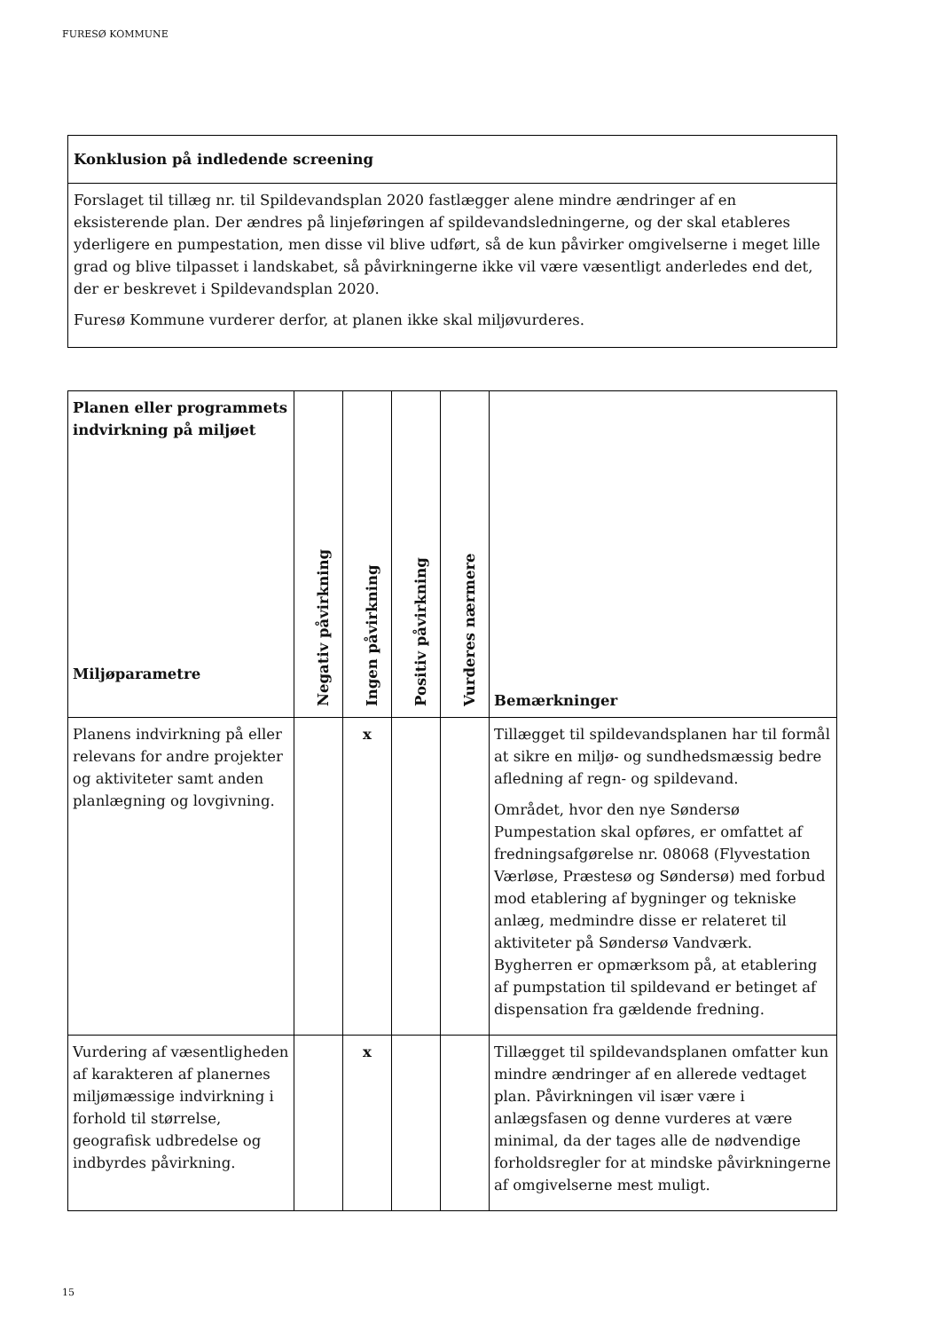FURESØ KOMMUNE
Konklusion på indledende screening
Forslaget til tillæg nr. til Spildevandsplan 2020 fastlægger alene mindre ændringer af en eksisterende plan. Der ændres på linjeføringen af spildevandsledningerne, og der skal etableres yderligere en pumpestation, men disse vil blive udført, så de kun påvirker omgivelserne i meget lille grad og blive tilpasset i landskabet, så påvirkningerne ikke vil være væsentligt anderledes end det, der er beskrevet i Spildevandsplan 2020.
Furesø Kommune vurderer derfor, at planen ikke skal miljøvurderes.
| Planen eller programmets indvirkning på miljøet Miljøparametre | Negativ påvirkning | Ingen påvirkning | Positiv påvirkning | Vurderes nærmere | Bemærkninger |
| --- | --- | --- | --- | --- | --- |
| Planens indvirkning på eller relevans for andre projekter og aktiviteter samt anden planlægning og lovgivning. | | x | | | Tillægget til spildevandsplanen har til formål at sikre en miljø- og sundhedsmæssig bedre afledning af regn- og spildevand. Området, hvor den nye Søndersø Pumpestation skal opføres, er omfattet af fredningsafgørelse nr. 08068 (Flyvestation Værløse, Præstesø og Søndersø) med forbud mod etablering af bygninger og tekniske anlæg, medmindre disse er relateret til aktiviteter på Søndersø Vandværk. Bygherren er opmærksom på, at etablering af pumpstation til spildevand er betinget af dispensation fra gældende fredning. |
| Vurdering af væsentligheden af karakteren af planernes miljømæssige indvirkning i forhold til størrelse, geografisk udbredelse og indbyrdes påvirkning. | | x | | | Tillægget til spildevandsplanen omfatter kun mindre ændringer af en allerede vedtaget plan. Påvirkningen vil især være i anlægsfasen og denne vurderes at være minimal, da der tages alle de nødvendige forholdsregler for at mindske påvirkningerne af omgivelserne mest muligt. |
15